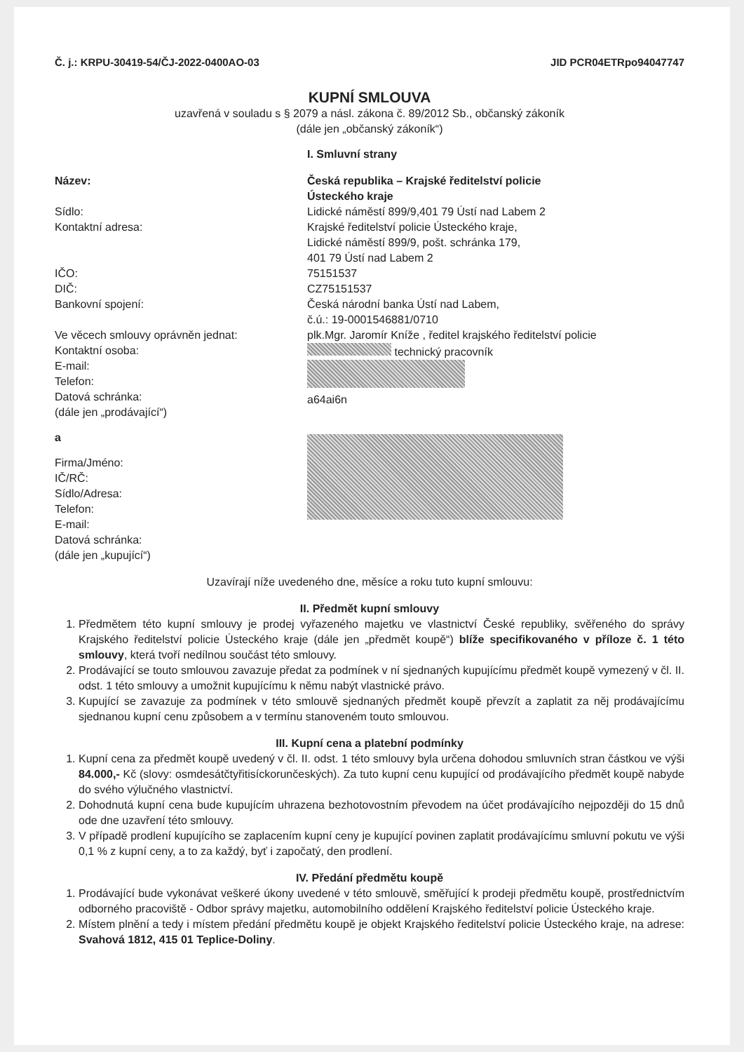Č. j.: KRPU-30419-54/ČJ-2022-0400AO-03 JID PCR04ETRpo94047747
KUPNÍ SMLOUVA
uzavřená v souladu s § 2079 a násl. zákona č. 89/2012 Sb., občanský zákoník
(dále jen „občanský zákoník“)
I. Smluvní strany
Název: Česká republika – Krajské ředitelství policie
Ústeckého kraje
Sídlo:
Kontaktní adresa:
Lidické náměstí 899/9,401 79 Ústí nad Labem 2
Krajské ředitelství policie Ústeckého kraje,
Lidické náměstí 899/9, pošt. schránka 179,
401 79 Ústí nad Labem 2
IČO:
DIČ:
Bankovní spojení:
75151537
CZ75151537
Česká národní banka Ústí nad Labem,
č.ú.: 19-0001546881/0710
Ve věcech smlouvy oprávněn jednat:
Kontaktní osoba:
E-mail:
Telefon:
Datová schránka:
(dále jen „prodávající“)
plk.Mgr. Jaromír Kníže , ředitel krajského ředitelství policie
technický pracovník
a64ai6n
a
Firma/Jméno:
IČ/RČ:
Sídlo/Adresa:
Telefon:
E-mail:
Datová schránka:
(dále jen „kupující“)
Uzavírají níže uvedeného dne, měsíce a roku tuto kupní smlouvu:
II. Předmět kupní smlouvy
1. Předmětem této kupní smlouvy je prodej vyřazeného majetku ve vlastnictví České republiky, svěřeného do správy Krajského ředitelství policie Ústeckého kraje (dále jen „předmět koupě“) blíže specifikovaného v příloze č. 1 této smlouvy, která tvoří nedílnou součást této smlouvy.
2. Prodávající se touto smlouvou zavazuje předat za podmínek v ní sjednaných kupujícímu předmět koupě vymezený v čl. II. odst. 1 této smlouvy a umožnit kupujícímu k němu nabýt vlastnické právo.
3. Kupující se zavazuje za podmínek v této smlouvě sjednaných předmět koupě převzít a zaplatit za něj prodávajícímu sjednanou kupní cenu způsobem a v termínu stanoveném touto smlouvou.
III. Kupní cena a platební podmínky
1. Kupní cena za předmět koupě uvedený v čl. II. odst. 1 této smlouvy byla určena dohodou smluvních stran částkou ve výši 84.000,- Kč (slovy: osmdesátčtyřitisíckorunčeských). Za tuto kupní cenu kupující od prodávajícího předmět koupě nabyde do svého výlučného vlastnictví.
2. Dohodnutá kupní cena bude kupujícím uhrazena bezhotovostním převodem na účet prodávajícího nejpozději do 15 dnů ode dne uzavření této smlouvy.
3. V případě prodlení kupujícího se zaplacením kupní ceny je kupující povinen zaplatit prodávajícímu smluvní pokutu ve výši 0,1 % z kupní ceny, a to za každý, byť i započatý, den prodlení.
IV. Předání předmětu koupě
1. Prodávající bude vykonávat veškeré úkony uvedené v této smlouvě, směřující k prodeji předmětu koupě, prostřednictvím odborného pracoviště - Odbor správy majetku, automobilního oddělení Krajského ředitelství policie Ústeckého kraje.
2. Místem plnění a tedy i místem předání předmětu koupě je objekt Krajského ředitelství policie Ústeckého kraje, na adrese: Svahová 1812, 415 01 Teplice-Doliny.